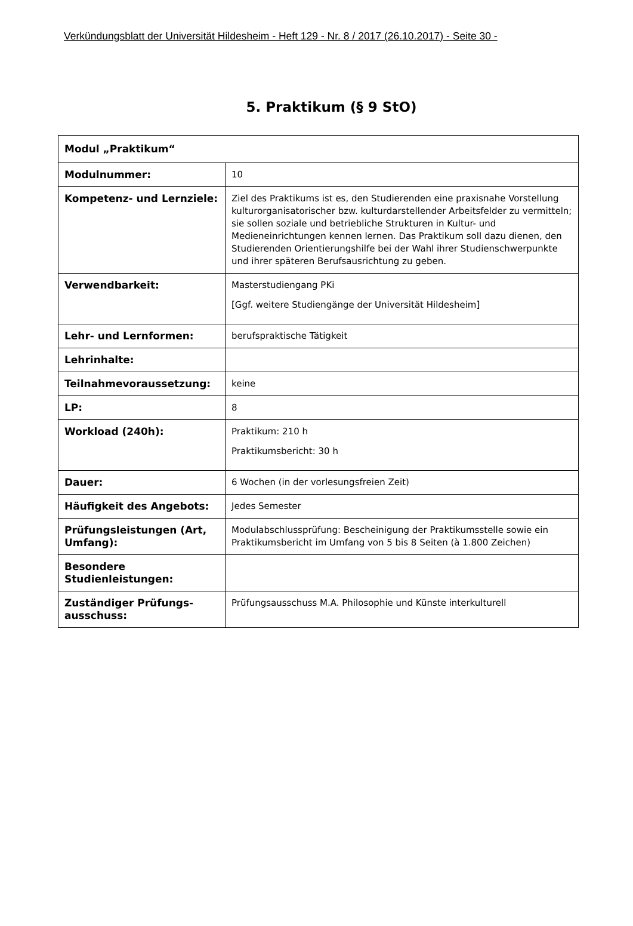Verkündungsblatt der Universität Hildesheim - Heft 129 - Nr. 8 / 2017 (26.10.2017) - Seite 30 -
5. Praktikum (§ 9 StO)
| Modul „Praktikum“ | |
| --- | --- |
| Modulnummer: | 10 |
| Kompetenz- und Lernziele: | Ziel des Praktikums ist es, den Studierenden eine praxisnahe Vorstellung kulturorganisatorischer bzw. kulturdarstellender Arbeitsfelder zu vermitteln; sie sollen soziale und betriebliche Strukturen in Kultur- und Medieneinrichtungen kennen lernen. Das Praktikum soll dazu dienen, den Studierenden Orientierungshilfe bei der Wahl ihrer Studienschwerpunkte und ihrer späteren Berufsausrichtung zu geben. |
| Verwendbarkeit: | Masterstudiengang PKi [Ggf. weitere Studiengänge der Universität Hildesheim] |
| Lehr- und Lernformen: | berufspraktische Tätigkeit |
| Lehrinhalte: | |
| Teilnahmevoraussetzung: | keine |
| LP: | 8 |
| Workload (240h): | Praktikum: 210 h Praktikumsbericht: 30 h |
| Dauer: | 6 Wochen (in der vorlesungsfreien Zeit) |
| Häufigkeit des Angebots: | Jedes Semester |
| Prüfungsleistungen (Art, Umfang): | Modulabschlussprüfung: Bescheinigung der Praktikumsstelle sowie ein Praktikumsbericht im Umfang von 5 bis 8 Seiten (à 1.800 Zeichen) |
| Besondere Studienleistungen: | |
| Zuständiger Prüfungs-ausschuss: | Prüfungsausschuss M.A. Philosophie und Künste interkulturell |